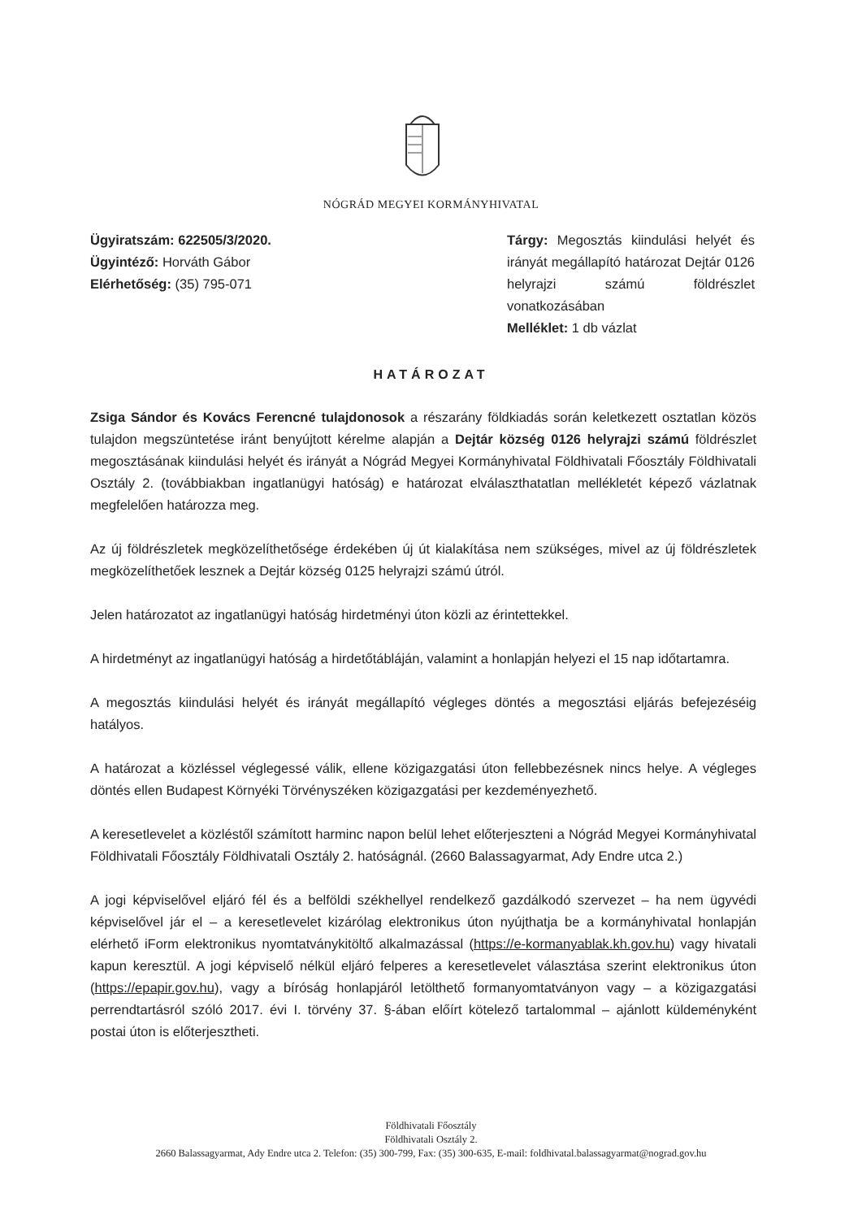NÓGRÁD MEGYEI KORMÁNYHIVATAL
Ügyiratszám: 622505/3/2020.
Ügyintéző: Horváth Gábor
Elérhetőség: (35) 795-071
Tárgy: Megosztás kiindulási helyét és irányát megállapító határozat Dejtár 0126 helyrajzi számú földrészlet vonatkozásában
Melléklet: 1 db vázlat
HATÁROZAT
Zsiga Sándor és Kovács Ferencné tulajdonosok a részarány földkiadás során keletkezett osztatlan közös tulajdon megszüntetése iránt benyújtott kérelme alapján a Dejtár község 0126 helyrajzi számú földrészlet megosztásának kiindulási helyét és irányát a Nógrád Megyei Kormányhivatal Földhivatali Főosztály Földhivatali Osztály 2. (továbbiakban ingatlanügyi hatóság) e határozat elválaszthatatlan mellékletét képező vázlatnak megfelelően határozza meg.
Az új földrészletek megközelíthetősége érdekében új út kialakítása nem szükséges, mivel az új földrészletek megközelíthetőek lesznek a Dejtár község 0125 helyrajzi számú útról.
Jelen határozatot az ingatlanügyi hatóság hirdetményi úton közli az érintettekkel.
A hirdetményt az ingatlanügyi hatóság a hirdetőtábláján, valamint a honlapján helyezi el 15 nap időtartamra.
A megosztás kiindulási helyét és irányát megállapító végleges döntés a megosztási eljárás befejezéséig hatályos.
A határozat a közléssel véglegessé válik, ellene közigazgatási úton fellebbezésnek nincs helye. A végleges döntés ellen Budapest Környéki Törvényszéken közigazgatási per kezdeményezhető.
A keresetlevelet a közléstől számított harminc napon belül lehet előterjeszteni a Nógrád Megyei Kormányhivatal Földhivatali Főosztály Földhivatali Osztály 2. hatóságnál. (2660 Balassagyarmat, Ady Endre utca 2.)
A jogi képviselővel eljáró fél és a belföldi székhellyel rendelkező gazdálkodó szervezet – ha nem ügyvédi képviselővel jár el – a keresetlevelet kizárólag elektronikus úton nyújthatja be a kormányhivatal honlapján elérhető iForm elektronikus nyomtatványkitöltő alkalmazással (https://e-kormanyablak.kh.gov.hu) vagy hivatali kapun keresztül. A jogi képviselő nélkül eljáró felperes a keresetlevelet választása szerint elektronikus úton (https://epapir.gov.hu), vagy a bíróság honlapjáról letölthető formanyomtatványon vagy – a közigazgatási perrendtartásról szóló 2017. évi I. törvény 37. §-ában előírt kötelező tartalommal – ajánlott küldeményként postai úton is előterjesztheti.
Földhivatali Főosztály
Földhivatali Osztály 2.
2660 Balassagyarmat, Ady Endre utca 2. Telefon: (35) 300-799, Fax: (35) 300-635, E-mail: foldhivatal.balassagyarmat@nograd.gov.hu